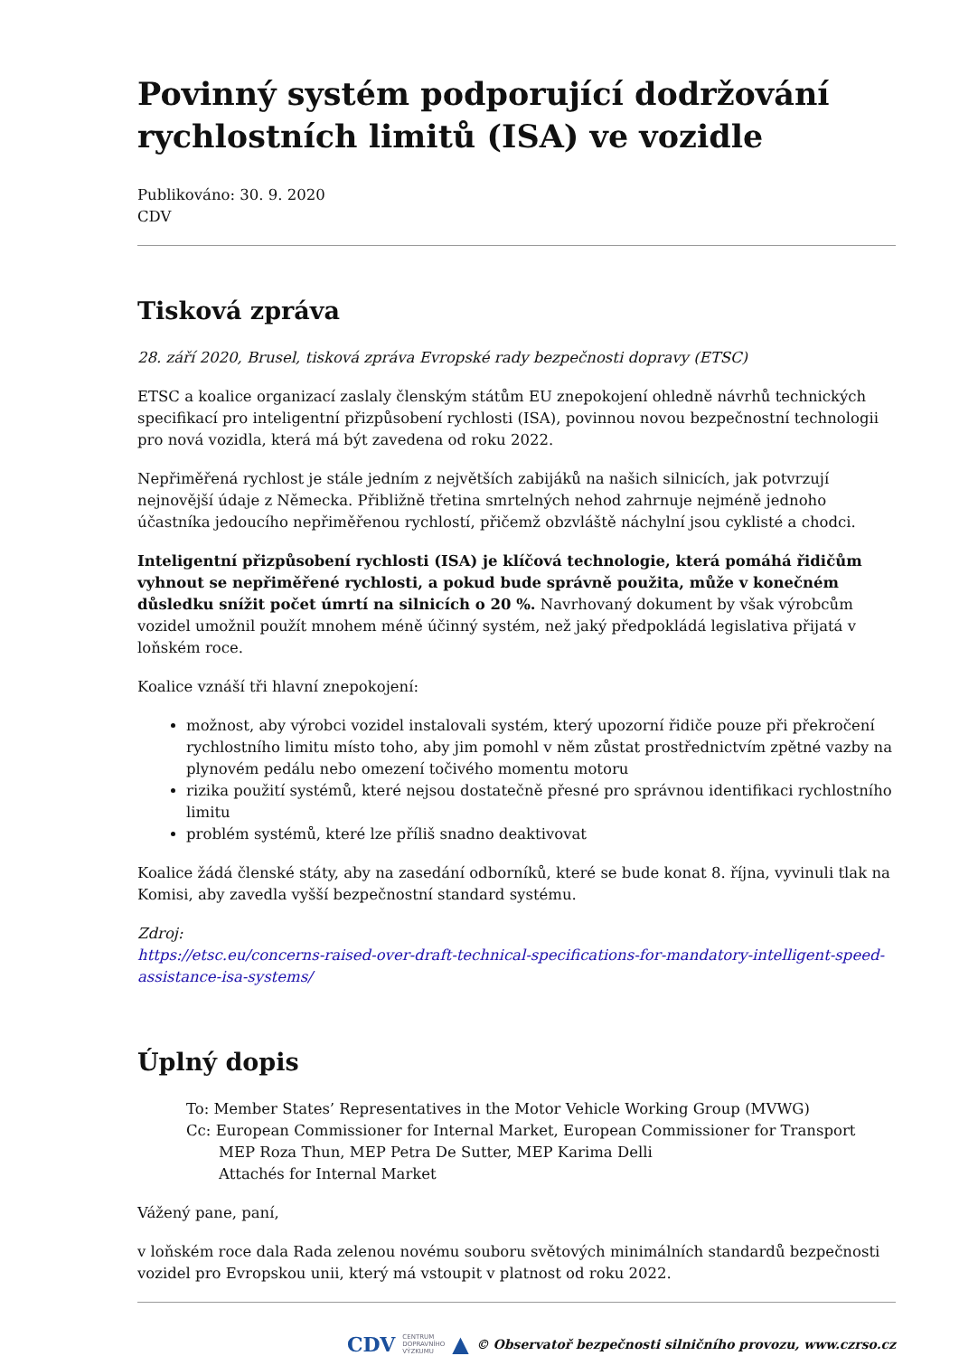Povinný systém podporující dodržování rychlostních limitů (ISA) ve vozidle
Publikováno: 30. 9. 2020
CDV
Tisková zpráva
28. září 2020, Brusel, tisková zpráva Evropské rady bezpečnosti dopravy (ETSC)
ETSC a koalice organizací zaslaly členským státům EU znepokojení ohledně návrhů technických specifikací pro inteligentní přizpůsobení rychlosti (ISA), povinnou novou bezpečnostní technologii pro nová vozidla, která má být zavedena od roku 2022.
Nepřiměřená rychlost je stále jedním z největších zabijáků na našich silnicích, jak potvrzují nejnovější údaje z Německa. Přibližně třetina smrtelných nehod zahrnuje nejméně jednoho účastníka jedoucího nepřiměřenou rychlostí, přičemž obzvláště náchylní jsou cyklisté a chodci.
Inteligentní přizpůsobení rychlosti (ISA) je klíčová technologie, která pomáhá řidičům vyhnout se nepřiměřené rychlosti, a pokud bude správně použita, může v konečném důsledku snížit počet úmrtí na silnicích o 20 %. Navrhovaný dokument by však výrobcům vozidel umožnil použít mnohem méně účinný systém, než jaký předpokládá legislativa přijatá v loňském roce.
Koalice vznáší tři hlavní znepokojení:
možnost, aby výrobci vozidel instalovali systém, který upozorní řidiče pouze při překročení rychlostního limitu místo toho, aby jim pomohl v něm zůstat prostřednictvím zpětné vazby na plynovém pedálu nebo omezení točivého momentu motoru
rizika použití systémů, které nejsou dostatečně přesné pro správnou identifikaci rychlostního limitu
problém systémů, které lze příliš snadno deaktivovat
Koalice žádá členské státy, aby na zasedání odborníků, které se bude konat 8. října, vyvinuli tlak na Komisi, aby zavedla vyšší bezpečnostní standard systému.
Zdroj:
https://etsc.eu/concerns-raised-over-draft-technical-specifications-for-mandatory-intelligent-speed-assistance-isa-systems/
Úplný dopis
To: Member States’ Representatives in the Motor Vehicle Working Group (MVWG)
Cc: European Commissioner for Internal Market, European Commissioner for Transport
MEP Roza Thun, MEP Petra De Sutter, MEP Karima Delli
Attachés for Internal Market
Vážený pane, paní,
v loňském roce dala Rada zelenou novému souboru světových minimálních standardů bezpečnosti vozidel pro Evropskou unii, který má vstoupit v platnost od roku 2022.
CDV CENTRUM
DOPRAVNÍHO
VÝZKUMU ▲ © Observatoř bezpečnosti silničního provozu, www.czrso.cz